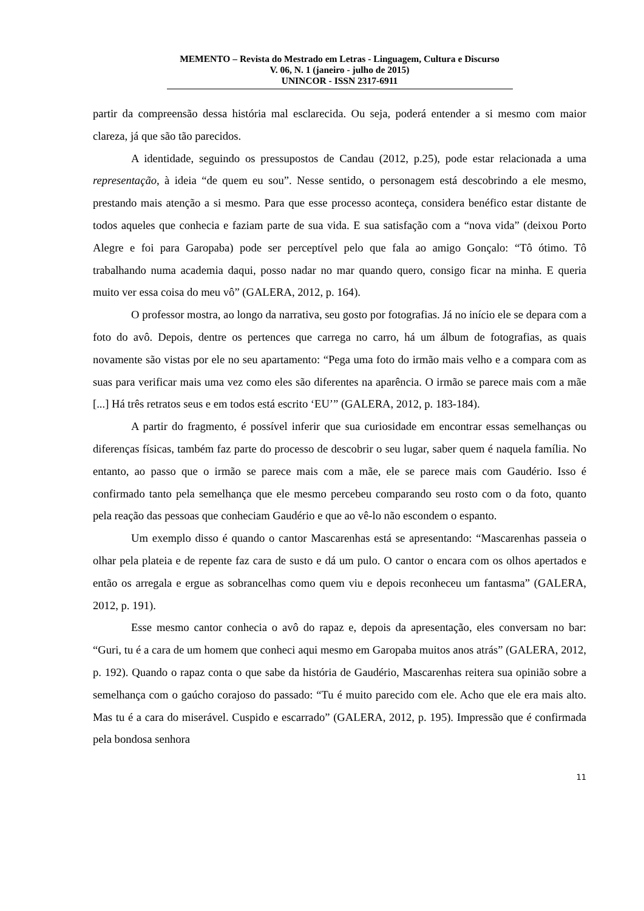MEMENTO – Revista do Mestrado em Letras - Linguagem, Cultura e Discurso
V. 06, N. 1 (janeiro - julho de 2015)
UNINCOR - ISSN 2317-6911
partir da compreensão dessa história mal esclarecida. Ou seja, poderá entender a si mesmo com maior clareza, já que são tão parecidos.
A identidade, seguindo os pressupostos de Candau (2012, p.25), pode estar relacionada a uma representação, à ideia “de quem eu sou”. Nesse sentido, o personagem está descobrindo a ele mesmo, prestando mais atenção a si mesmo. Para que esse processo aconteça, considera benéfico estar distante de todos aqueles que conhecia e faziam parte de sua vida. E sua satisfação com a “nova vida” (deixou Porto Alegre e foi para Garopaba) pode ser perceptível pelo que fala ao amigo Gonçalo: “Tô ótimo. Tô trabalhando numa academia daqui, posso nadar no mar quando quero, consigo ficar na minha. E queria muito ver essa coisa do meu vô” (GALERA, 2012, p. 164).
O professor mostra, ao longo da narrativa, seu gosto por fotografias. Já no início ele se depara com a foto do avô. Depois, dentre os pertences que carrega no carro, há um álbum de fotografias, as quais novamente são vistas por ele no seu apartamento: “Pega uma foto do irmão mais velho e a compara com as suas para verificar mais uma vez como eles são diferentes na aparência. O irmão se parece mais com a mãe [...] Há três retratos seus e em todos está escrito ‘EU’” (GALERA, 2012, p. 183-184).
A partir do fragmento, é possível inferir que sua curiosidade em encontrar essas semelhanças ou diferenças físicas, também faz parte do processo de descobrir o seu lugar, saber quem é naquela família. No entanto, ao passo que o irmão se parece mais com a mãe, ele se parece mais com Gaudério. Isso é confirmado tanto pela semelhança que ele mesmo percebeu comparando seu rosto com o da foto, quanto pela reação das pessoas que conheciam Gaudério e que ao vê-lo não escondem o espanto.
Um exemplo disso é quando o cantor Mascarenhas está se apresentando: “Mascarenhas passeia o olhar pela plateia e de repente faz cara de susto e dá um pulo. O cantor o encara com os olhos apertados e então os arregala e ergue as sobrancelhas como quem viu e depois reconheceu um fantasma” (GALERA, 2012, p. 191).
Esse mesmo cantor conhecia o avô do rapaz e, depois da apresentação, eles conversam no bar: “Guri, tu é a cara de um homem que conheci aqui mesmo em Garopaba muitos anos atrás” (GALERA, 2012, p. 192). Quando o rapaz conta o que sabe da história de Gaudério, Mascarenhas reitera sua opinião sobre a semelhança com o gaúcho corajoso do passado: “Tu é muito parecido com ele. Acho que ele era mais alto. Mas tu é a cara do miserável. Cuspido e escarrado” (GALERA, 2012, p. 195). Impressão que é confirmada pela bondosa senhora
11